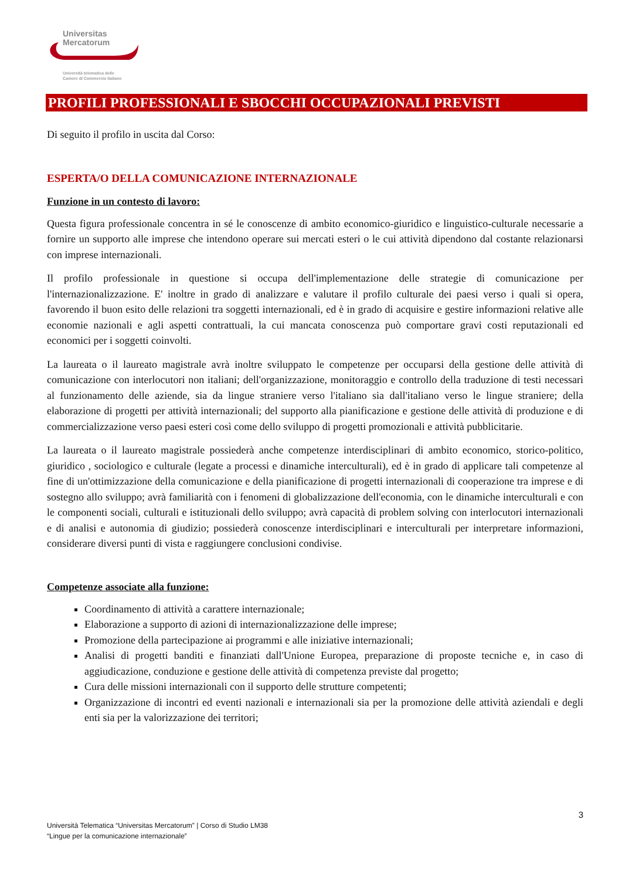Universitas
Mercatorum
Università telematica delle
Camere di Commercio Italiane
PROFILI PROFESSIONALI E SBOCCHI OCCUPAZIONALI PREVISTI
Di seguito il profilo in uscita dal Corso:
ESPERTA/O DELLA COMUNICAZIONE INTERNAZIONALE
Funzione in un contesto di lavoro:
Questa figura professionale concentra in sé le conoscenze di ambito economico-giuridico e linguistico-culturale necessarie a fornire un supporto alle imprese che intendono operare sui mercati esteri o le cui attività dipendono dal costante relazionarsi con imprese internazionali.
Il profilo professionale in questione si occupa dell'implementazione delle strategie di comunicazione per l'internazionalizzazione. E' inoltre in grado di analizzare e valutare il profilo culturale dei paesi verso i quali si opera, favorendo il buon esito delle relazioni tra soggetti internazionali, ed è in grado di acquisire e gestire informazioni relative alle economie nazionali e agli aspetti contrattuali, la cui mancata conoscenza può comportare gravi costi reputazionali ed economici per i soggetti coinvolti.
La laureata o il laureato magistrale avrà inoltre sviluppato le competenze per occuparsi della gestione delle attività di comunicazione con interlocutori non italiani; dell'organizzazione, monitoraggio e controllo della traduzione di testi necessari al funzionamento delle aziende, sia da lingue straniere verso l'italiano sia dall'italiano verso le lingue straniere; della elaborazione di progetti per attività internazionali; del supporto alla pianificazione e gestione delle attività di produzione e di commercializzazione verso paesi esteri così come dello sviluppo di progetti promozionali e attività pubblicitarie.
La laureata o il laureato magistrale possiederà anche competenze interdisciplinari di ambito economico, storico-politico, giuridico , sociologico e culturale (legate a processi e dinamiche interculturali), ed è in grado di applicare tali competenze al fine di un'ottimizzazione della comunicazione e della pianificazione di progetti internazionali di cooperazione tra imprese e di sostegno allo sviluppo; avrà familiarità con i fenomeni di globalizzazione dell'economia, con le dinamiche interculturali e con le componenti sociali, culturali e istituzionali dello sviluppo; avrà capacità di problem solving con interlocutori internazionali e di analisi e autonomia di giudizio; possiederà conoscenze interdisciplinari e interculturali per interpretare informazioni, considerare diversi punti di vista e raggiungere conclusioni condivise.
Competenze associate alla funzione:
Coordinamento di attività a carattere internazionale;
Elaborazione a supporto di azioni di internazionalizzazione delle imprese;
Promozione della partecipazione ai programmi e alle iniziative internazionali;
Analisi di progetti banditi e finanziati dall'Unione Europea, preparazione di proposte tecniche e, in caso di aggiudicazione, conduzione e gestione delle attività di competenza previste dal progetto;
Cura delle missioni internazionali con il supporto delle strutture competenti;
Organizzazione di incontri ed eventi nazionali e internazionali sia per la promozione delle attività aziendali e degli enti sia per la valorizzazione dei territori;
3
Università Telematica “Universitas Mercatorum” | Corso di Studio LM38
“Lingue per la comunicazione internazionale”